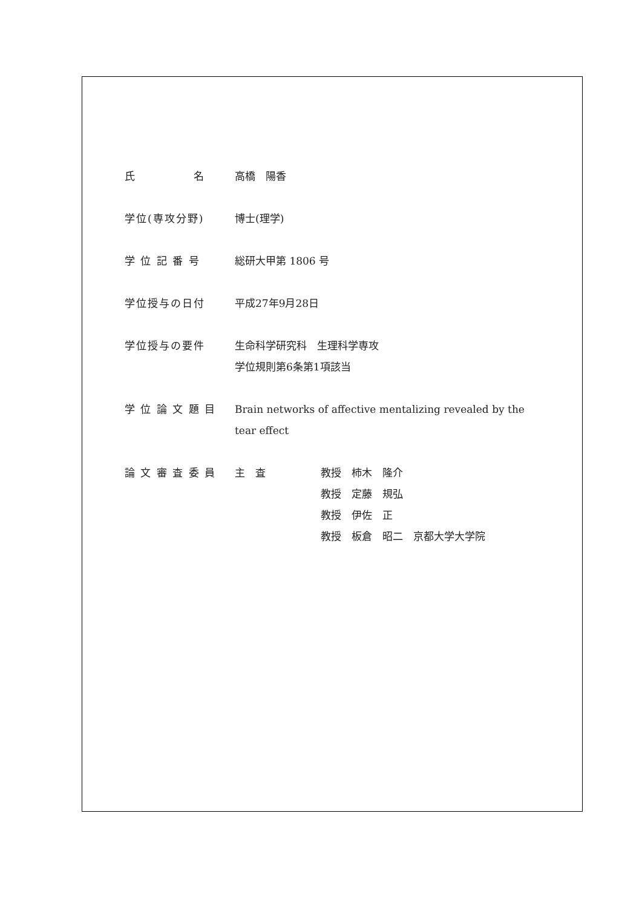氏　　　　　名 高橋　陽香
学位(専攻分野) 博士(理学)
学 位 記 番 号 総研大甲第 1806 号
学位授与の日付 平成27年9月28日
学位授与の要件 生命科学研究科　生理科学専攻
学位規則第6条第1項該当
学 位 論 文 題 目 Brain networks of affective mentalizing revealed by the tear effect
論 文 審 査 委 員 主　査 教授　柿木　隆介
教授　定藤　規弘
教授　伊佐　正
教授　板倉　昭二　京都大学大学院